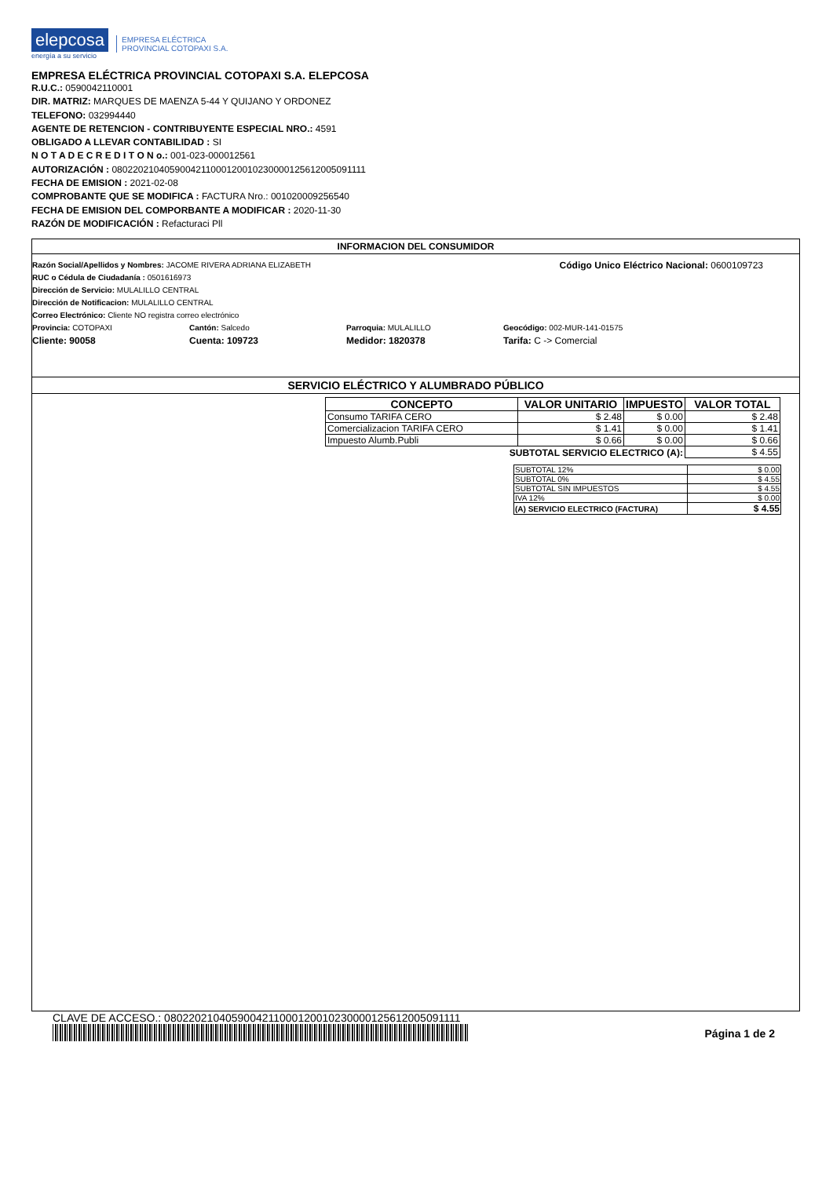elepcosa
energía a su servicio
EMPRESA ELÉCTRICA
PROVINCIAL COTOPAXI S.A.
EMPRESA ELÉCTRICA PROVINCIAL COTOPAXI S.A. ELEPCOSA
R.U.C.: 0590042110001
DIR. MATRIZ: MARQUES DE MAENZA 5-44 Y QUIJANO Y ORDONEZ
TELEFONO: 032994440
AGENTE DE RETENCION - CONTRIBUYENTE ESPECIAL NRO.: 4591
OBLIGADO A LLEVAR CONTABILIDAD : SI
N O T A D E C R E D I T O N o.: 001-023-000012561
AUTORIZACIÓN : 0802202104059004211000120010230000125612005091111
FECHA DE EMISION : 2021-02-08
COMPROBANTE QUE SE MODIFICA : FACTURA Nro.: 001020009256540
FECHA DE EMISION DEL COMPORBANTE A MODIFICAR : 2020-11-30
RAZÓN DE MODIFICACIÓN : Refacturaci Pll
INFORMACION DEL CONSUMIDOR
Razón Social/Apellidos y Nombres: JACOME RIVERA ADRIANA ELIZABETH
Código Unico Eléctrico Nacional: 0600109723
RUC o Cédula de Ciudadanía : 0501616973
Dirección de Servicio: MULALILLO CENTRAL
Dirección de Notificacion: MULALILLO CENTRAL
Correo Electrónico: Cliente NO registra correo electrónico
Provincia: COTOPAXI Cantón: Salcedo Parroquia: MULALILLO Geocódigo: 002-MUR-141-01575
Cliente: 90058 Cuenta: 109723 Medidor: 1820378 Tarifa: C -> Comercial
SERVICIO ELÉCTRICO Y ALUMBRADO PÚBLICO
| CONCEPTO | VALOR UNITARIO | IMPUESTO | VALOR TOTAL |
| --- | --- | --- | --- |
| Consumo TARIFA CERO | $ 2.48 | $ 0.00 | $ 2.48 |
| Comercializacion TARIFA CERO | $ 1.41 | $ 0.00 | $ 1.41 |
| Impuesto Alumb.Publi | $ 0.66 | $ 0.00 | $ 0.66 |
| SUBTOTAL SERVICIO ELECTRICO (A): | | | $ 4.55 |
| SUBTOTAL 12% | $ 0.00 |
| SUBTOTAL 0% | $ 4.55 |
| SUBTOTAL SIN IMPUESTOS | $ 4.55 |
| IVA 12% | $ 0.00 |
| (A) SERVICIO ELECTRICO (FACTURA) | $ 4.55 |
CLAVE DE ACCESO.: 0802202104059004211000120010230000125612005091111
Página 1 de 2